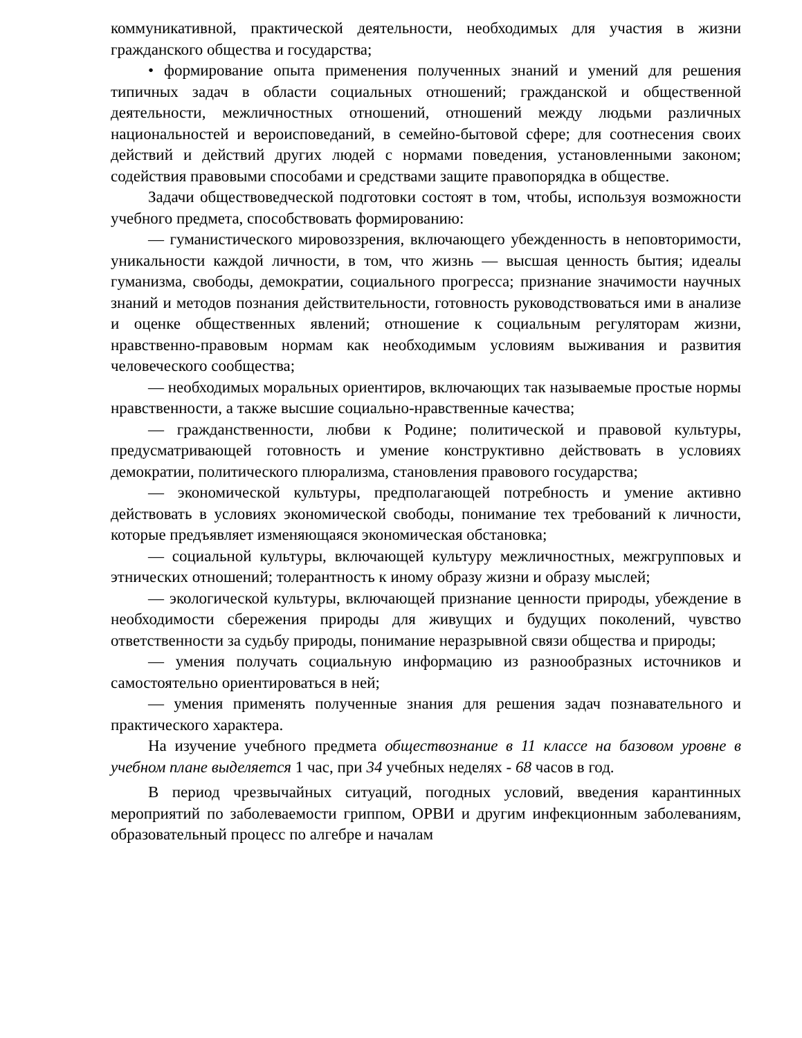коммуникативной, практической деятельности, необходимых для участия в жизни гражданского общества и государства;
• формирование опыта применения полученных знаний и умений для решения типичных задач в области социальных отношений; гражданской и общественной деятельности, межличностных отношений, отношений между людьми различных национальностей и вероисповеданий, в семейно-бытовой сфере; для соотнесения своих действий и действий других людей с нормами поведения, установленными законом; содействия правовыми способами и средствами защите правопорядка в обществе.
Задачи обществоведческой подготовки состоят в том, чтобы, используя возможности учебного предмета, способствовать формированию:
— гуманистического мировоззрения, включающего убежденность в неповторимости, уникальности каждой личности, в том, что жизнь — высшая ценность бытия; идеалы гуманизма, свободы, демократии, социального прогресса; признание значимости научных знаний и методов познания действительности, готовность руководствоваться ими в анализе и оценке общественных явлений; отношение к социальным регуляторам жизни, нравственно-правовым нормам как необходимым условиям выживания и развития человеческого сообщества;
— необходимых моральных ориентиров, включающих так называемые простые нормы нравственности, а также высшие социально-нравственные качества;
— гражданственности, любви к Родине; политической и правовой культуры, предусматривающей готовность и умение конструктивно действовать в условиях демократии, политического плюрализма, становления правового государства;
— экономической культуры, предполагающей потребность и умение активно действовать в условиях экономической свободы, понимание тех требований к личности, которые предъявляет изменяющаяся экономическая обстановка;
— социальной культуры, включающей культуру межличностных, межгрупповых и этнических отношений; толерантность к иному образу жизни и образу мыслей;
— экологической культуры, включающей признание ценности природы, убеждение в необходимости сбережения природы для живущих и будущих поколений, чувство ответственности за судьбу природы, понимание неразрывной связи общества и природы;
— умения получать социальную информацию из разнообразных источников и самостоятельно ориентироваться в ней;
— умения применять полученные знания для решения задач познавательного и практического характера.
На изучение учебного предмета обществознание в 11 классе на базовом уровне в учебном плане выделяется 1 час, при 34 учебных неделях - 68 часов в год.
В период чрезвычайных ситуаций, погодных условий, введения карантинных мероприятий по заболеваемости гриппом, ОРВИ и другим инфекционным заболеваниям, образовательный процесс по алгебре и началам